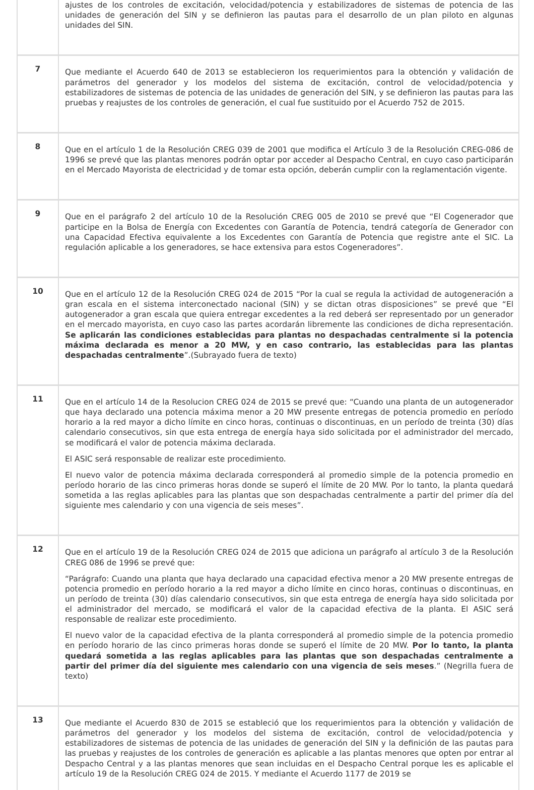| | ajustes de los controles de excitación, velocidad/potencia y estabilizadores de sistemas de potencia de las unidades de generación del SIN y se definieron las pautas para el desarrollo de un plan piloto en algunas unidades del SIN. |
| 7 | Que mediante el Acuerdo 640 de 2013 se establecieron los requerimientos para la obtención y validación de parámetros del generador y los modelos del sistema de excitación, control de velocidad/potencia y estabilizadores de sistemas de potencia de las unidades de generación del SIN, y se definieron las pautas para las pruebas y reajustes de los controles de generación, el cual fue sustituido por el Acuerdo 752 de 2015. |
| 8 | Que en el artículo 1 de la Resolución CREG 039 de 2001 que modifica el Artículo 3 de la Resolución CREG-086 de 1996 se prevé que las plantas menores podrán optar por acceder al Despacho Central, en cuyo caso participarán en el Mercado Mayorista de electricidad y de tomar esta opción, deberán cumplir con la reglamentación vigente. |
| 9 | Que en el parágrafo 2 del artículo 10 de la Resolución CREG 005 de 2010 se prevé que “El Cogenerador que participe en la Bolsa de Energía con Excedentes con Garantía de Potencia, tendrá categoría de Generador con una Capacidad Efectiva equivalente a los Excedentes con Garantía de Potencia que registre ante el SIC. La regulación aplicable a los generadores, se hace extensiva para estos Cogeneradores”. |
| 10 | Que en el artículo 12 de la Resolución CREG 024 de 2015 “Por la cual se regula la actividad de autogeneración a gran escala en el sistema interconectado nacional (SIN) y se dictan otras disposiciones” se prevé que “El autogenerador a gran escala que quiera entregar excedentes a la red deberá ser representado por un generador en el mercado mayorista, en cuyo caso las partes acordarán libremente las condiciones de dicha representación. Se aplicarán las condiciones establecidas para plantas no despachadas centralmente si la potencia máxima declarada es menor a 20 MW, y en caso contrario, las establecidas para las plantas despachadas centralmente ”.(Subrayado fuera de texto) |
| 11 | Que en el artículo 14 de la Resolucion CREG 024 de 2015 se prevé que: “Cuando una planta de un autogenerador que haya declarado una potencia máxima menor a 20 MW presente entregas de potencia promedio en período horario a la red mayor a dicho límite en cinco horas, continuas o discontinuas, en un período de treinta (30) días calendario consecutivos, sin que esta entrega de energía haya sido solicitada por el administrador del mercado, se modificará el valor de potencia máxima declarada. El ASIC será responsable de realizar este procedimiento. El nuevo valor de potencia máxima declarada corresponderá al promedio simple de la potencia promedio en período horario de las cinco primeras horas donde se superó el límite de 20 MW. Por lo tanto, la planta quedará sometida a las reglas aplicables para las plantas que son despachadas centralmente a partir del primer día del siguiente mes calendario y con una vigencia de seis meses”. |
| 12 | Que en el artículo 19 de la Resolución CREG 024 de 2015 que adiciona un parágrafo al artículo 3 de la Resolución CREG 086 de 1996 se prevé que: “Parágrafo: Cuando una planta que haya declarado una capacidad efectiva menor a 20 MW presente entregas de potencia promedio en período horario a la red mayor a dicho límite en cinco horas, continuas o discontinuas, en un período de treinta (30) días calendario consecutivos, sin que esta entrega de energía haya sido solicitada por el administrador del mercado, se modificará el valor de la capacidad efectiva de la planta. El ASIC será responsable de realizar este procedimiento. El nuevo valor de la capacidad efectiva de la planta corresponderá al promedio simple de la potencia promedio en período horario de las cinco primeras horas donde se superó el límite de 20 MW. Por lo tanto, la planta quedará sometida a las reglas aplicables para las plantas que son despachadas centralmente a partir del primer día del siguiente mes calendario con una vigencia de seis meses .” (Negrilla fuera de texto) |
| 13 | Que mediante el Acuerdo 830 de 2015 se estableció que los requerimientos para la obtención y validación de parámetros del generador y los modelos del sistema de excitación, control de velocidad/potencia y estabilizadores de sistemas de potencia de las unidades de generación del SIN y la definición de las pautas para las pruebas y reajustes de los controles de generación es aplicable a las plantas menores que opten por entrar al Despacho Central y a las plantas menores que sean incluidas en el Despacho Central porque les es aplicable el artículo 19 de la Resolución CREG 024 de 2015. Y mediante el Acuerdo 1177 de 2019 se |